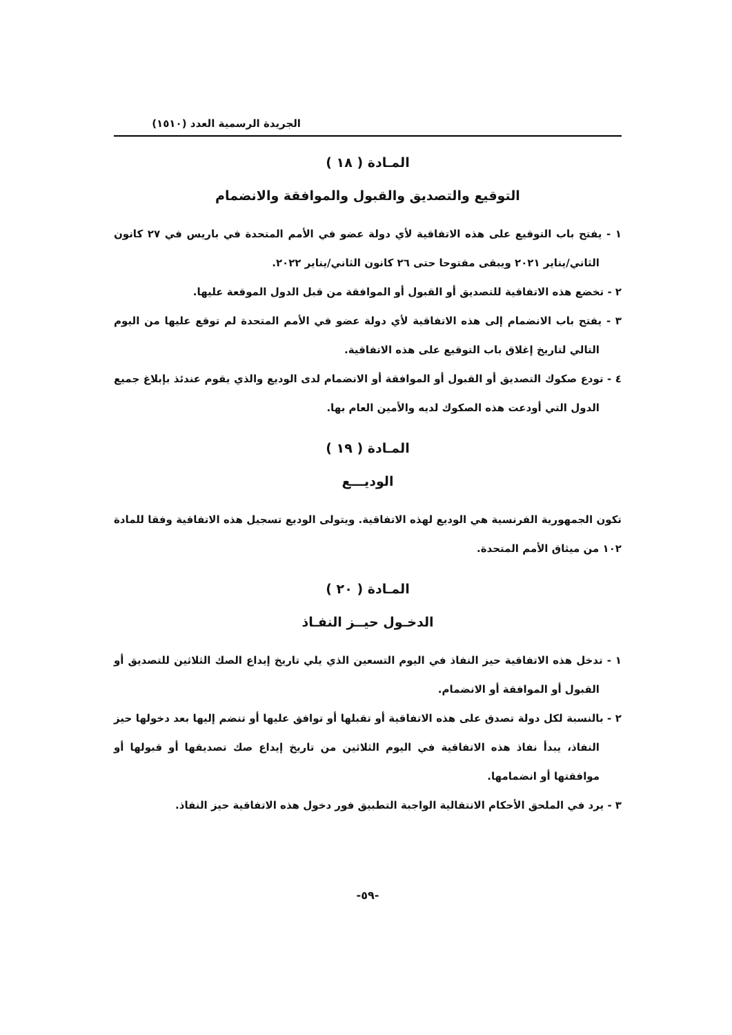الجريدة الرسمية العدد (١٥١٠)
المـادة ( ١٨ )
التوقيع والتصديق والقبول والموافقة والانضمام
١ - يفتح باب التوقيع على هذه الاتفاقية لأي دولة عضو في الأمم المتحدة في باريس في ٢٧ كانون الثاني/يناير ٢٠٢١ ويبقى مفتوحا حتى ٢٦ كانون الثاني/يناير ٢٠٢٢.
٢ - تخضع هذه الاتفاقية للتصديق أو القبول أو الموافقة من قبل الدول الموقعة عليها.
٣ - يفتح باب الانضمام إلى هذه الاتفاقية لأي دولة عضو في الأمم المتحدة لم توقع عليها من اليوم التالي لتاريخ إغلاق باب التوقيع على هذه الاتفاقية.
٤ - تودع صكوك التصديق أو القبول أو الموافقة أو الانضمام لدى الوديع والذي يقوم عندئذ بإبلاغ جميع الدول التي أودعت هذه الصكوك لديه والأمين العام بها.
المـادة ( ١٩ )
الوديـــع
تكون الجمهورية الفرنسية هي الوديع لهذه الاتفاقية. ويتولى الوديع تسجيل هذه الاتفاقية وفقا للمادة ١٠٢ من ميثاق الأمم المتحدة.
المـادة ( ٢٠ )
الدخـول حيــز النفـاذ
١ - تدخل هذه الاتفاقية حيز النفاذ في اليوم التسعين الذي يلي تاريخ إيداع الصك الثلاثين للتصديق أو القبول أو الموافقة أو الانضمام.
٢ - بالنسبة لكل دولة تصدق على هذه الاتفاقية أو تقبلها أو توافق عليها أو تنضم إليها بعد دخولها حيز النفاذ، يبدأ نفاذ هذه الاتفاقية في اليوم الثلاثين من تاريخ إيداع صك تصديقها أو قبولها أو موافقتها أو انضمامها.
٣ - يرد في الملحق الأحكام الانتقالية الواجبة التطبيق فور دخول هذه الاتفاقية حيز النفاذ.
-٥٩-